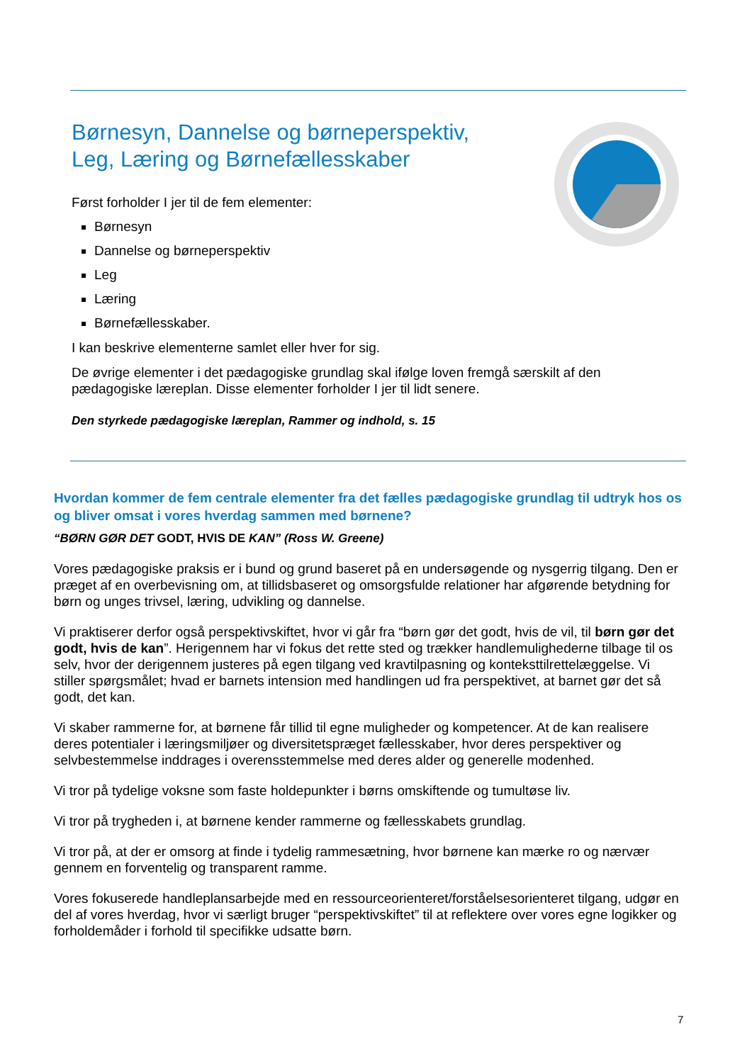Børnesyn, Dannelse og børneperspektiv,
Leg, Læring og Børnefællesskaber
Først forholder I jer til de fem elementer:
Børnesyn
Dannelse og børneperspektiv
Leg
Læring
Børnefællesskaber.
I kan beskrive elementerne samlet eller hver for sig.
De øvrige elementer i det pædagogiske grundlag skal ifølge loven fremgå særskilt af den pædagogiske læreplan. Disse elementer forholder I jer til lidt senere.
Den styrkede pædagogiske læreplan, Rammer og indhold, s. 15
Hvordan kommer de fem centrale elementer fra det fælles pædagogiske grundlag til udtryk hos os og bliver omsat i vores hverdag sammen med børnene?
“BØRN GØR DET GODT, HVIS DE KAN” (Ross W. Greene)
Vores pædagogiske praksis er i bund og grund baseret på en undersøgende og nysgerrig tilgang. Den er præget af en overbevisning om, at tillidsbaseret og omsorgsfulde relationer har afgørende betydning for børn og unges trivsel, læring, udvikling og dannelse.
Vi praktiserer derfor også perspektivskiftet, hvor vi går fra “børn gør det godt, hvis de vil, til børn gør det godt, hvis de kan”. Herigennem har vi fokus det rette sted og trækker handlemulighederne tilbage til os selv, hvor der derigennem justeres på egen tilgang ved kravtilpasning og konteksttilrettelæggelse. Vi stiller spørgsmålet; hvad er barnets intension med handlingen ud fra perspektivet, at barnet gør det så godt, det kan.
Vi skaber rammerne for, at børnene får tillid til egne muligheder og kompetencer. At de kan realisere deres potentialer i læringsmiljøer og diversitetspræget fællesskaber, hvor deres perspektiver og selvbestemmelse inddrages i overensstemmelse med deres alder og generelle modenhed.
Vi tror på tydelige voksne som faste holdepunkter i børns omskiftende og tumultøse liv.
Vi tror på trygheden i, at børnene kender rammerne og fællesskabets grundlag.
Vi tror på, at der er omsorg at finde i tydelig rammesætning, hvor børnene kan mærke ro og nærvær gennem en forventelig og transparent ramme.
Vores fokuserede handleplansarbejde med en ressourceorienteret/forståelsesorienteret tilgang, udgør en del af vores hverdag, hvor vi særligt bruger “perspektivskiftet” til at reflektere over vores egne logikker og forholdemåder i forhold til specifikke udsatte børn.
7